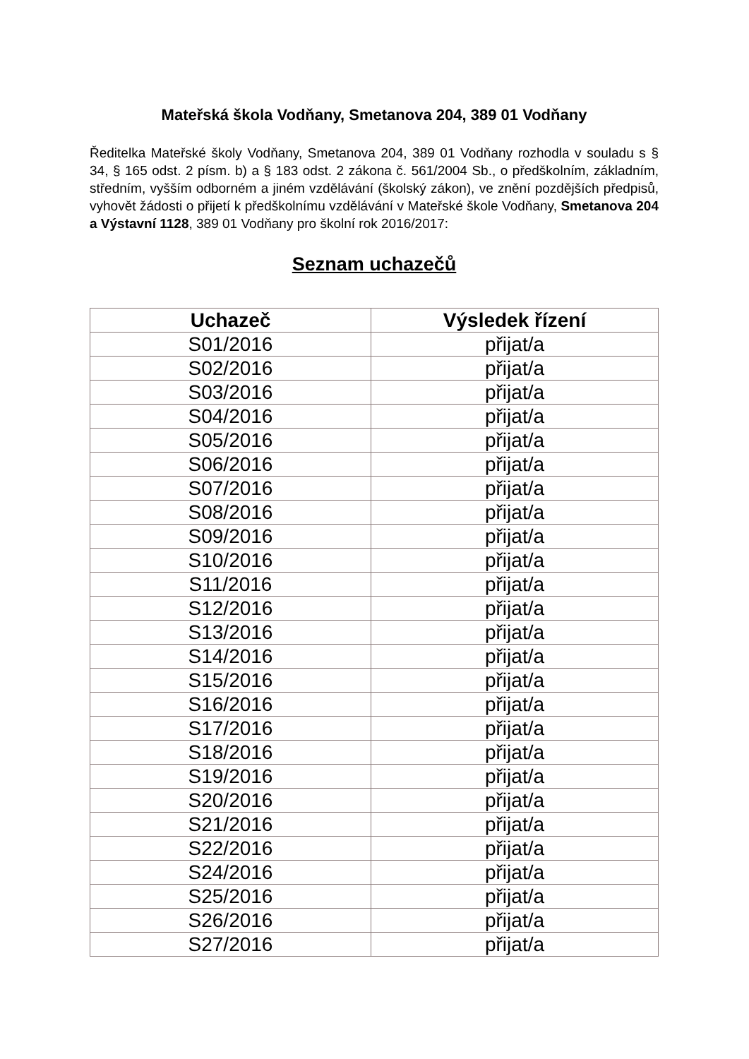Mateřská škola Vodňany, Smetanova 204, 389 01 Vodňany
Ředitelka Mateřské školy Vodňany, Smetanova 204, 389 01 Vodňany rozhodla v souladu s § 34, § 165 odst. 2 písm. b) a § 183 odst. 2 zákona č. 561/2004 Sb., o předškolním, základním, středním, vyšším odborném a jiném vzdělávání (školský zákon), ve znění pozdějších předpisů, vyhovět žádosti o přijetí k předškolnímu vzdělávání v Mateřské škole Vodňany, Smetanova 204 a Výstavní 1128, 389 01 Vodňany pro školní rok 2016/2017:
Seznam uchazečů
| Uchazeč | Výsledek řízení |
| --- | --- |
| S01/2016 | přijat/a |
| S02/2016 | přijat/a |
| S03/2016 | přijat/a |
| S04/2016 | přijat/a |
| S05/2016 | přijat/a |
| S06/2016 | přijat/a |
| S07/2016 | přijat/a |
| S08/2016 | přijat/a |
| S09/2016 | přijat/a |
| S10/2016 | přijat/a |
| S11/2016 | přijat/a |
| S12/2016 | přijat/a |
| S13/2016 | přijat/a |
| S14/2016 | přijat/a |
| S15/2016 | přijat/a |
| S16/2016 | přijat/a |
| S17/2016 | přijat/a |
| S18/2016 | přijat/a |
| S19/2016 | přijat/a |
| S20/2016 | přijat/a |
| S21/2016 | přijat/a |
| S22/2016 | přijat/a |
| S24/2016 | přijat/a |
| S25/2016 | přijat/a |
| S26/2016 | přijat/a |
| S27/2016 | přijat/a |